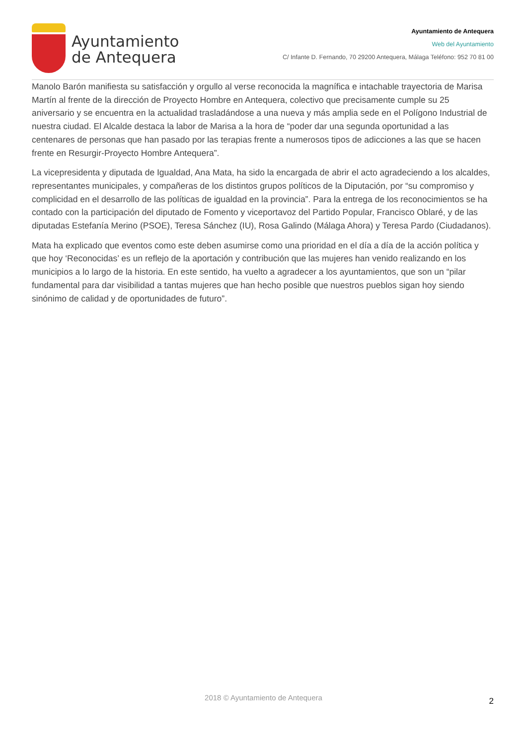Ayuntamiento
de Antequera
Ayuntamiento de Antequera
Web del Ayuntamiento
C/ Infante D. Fernando, 70 29200 Antequera, Málaga Teléfono: 952 70 81 00
Manolo Barón manifiesta su satisfacción y orgullo al verse reconocida la magnífica e intachable trayectoria de Marisa Martín al frente de la dirección de Proyecto Hombre en Antequera, colectivo que precisamente cumple su 25 aniversario y se encuentra en la actualidad trasladándose a una nueva y más amplia sede en el Polígono Industrial de nuestra ciudad. El Alcalde destaca la labor de Marisa a la hora de “poder dar una segunda oportunidad a las centenares de personas que han pasado por las terapias frente a numerosos tipos de adicciones a las que se hacen frente en Resurgir-Proyecto Hombre Antequera”.
La vicepresidenta y diputada de Igualdad, Ana Mata, ha sido la encargada de abrir el acto agradeciendo a los alcaldes, representantes municipales, y compañeras de los distintos grupos políticos de la Diputación, por “su compromiso y complicidad en el desarrollo de las políticas de igualdad en la provincia”. Para la entrega de los reconocimientos se ha contado con la participación del diputado de Fomento y viceportavoz del Partido Popular, Francisco Oblaré, y de las diputadas Estefanía Merino (PSOE), Teresa Sánchez (IU), Rosa Galindo (Málaga Ahora) y Teresa Pardo (Ciudadanos).
Mata ha explicado que eventos como este deben asumirse como una prioridad en el día a día de la acción política y que hoy ‘Reconocidas’ es un reflejo de la aportación y contribución que las mujeres han venido realizando en los municipios a lo largo de la historia. En este sentido, ha vuelto a agradecer a los ayuntamientos, que son un “pilar fundamental para dar visibilidad a tantas mujeres que han hecho posible que nuestros pueblos sigan hoy siendo sinónimo de calidad y de oportunidades de futuro”.
2018 © Ayuntamiento de Antequera 2